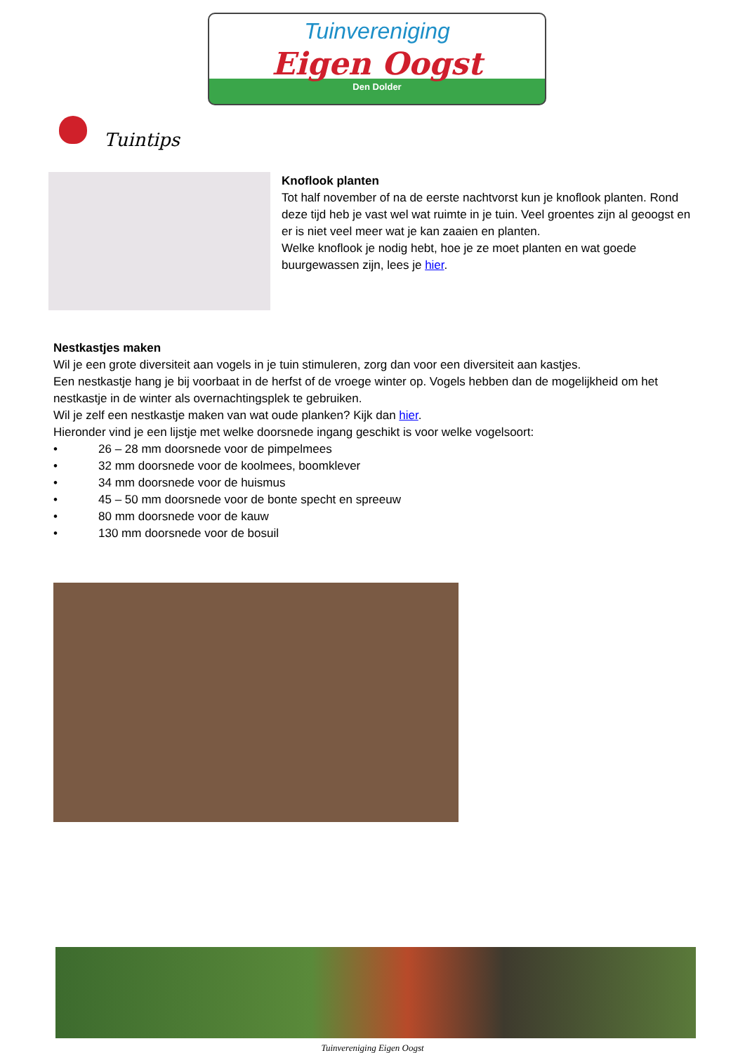Tuinvereniging
Eigen Oogst
Den Dolder
Tuintips
Knoflook planten
Tot half november of na de eerste nachtvorst kun je knoflook planten. Rond deze tijd heb je vast wel wat ruimte in je tuin. Veel groentes zijn al geoogst en er is niet veel meer wat je kan zaaien en planten.
Welke knoflook je nodig hebt, hoe je ze moet planten en wat goede buurgewassen zijn, lees je hier.
Nestkastjes maken
Wil je een grote diversiteit aan vogels in je tuin stimuleren, zorg dan voor een diversiteit aan kastjes.
Een nestkastje hang je bij voorbaat in de herfst of de vroege winter op. Vogels hebben dan de mogelijkheid om het nestkastje in de winter als overnachtingsplek te gebruiken.
Wil je zelf een nestkastje maken van wat oude planken? Kijk dan hier.
Hieronder vind je een lijstje met welke doorsnede ingang geschikt is voor welke vogelsoort:
• 26 – 28 mm doorsnede voor de pimpelmees
• 32 mm doorsnede voor de koolmees, boomklever
• 34 mm doorsnede voor de huismus
• 45 – 50 mm doorsnede voor de bonte specht en spreeuw
• 80 mm doorsnede voor de kauw
• 130 mm doorsnede voor de bosuil
Tuinvereniging Eigen Oogst